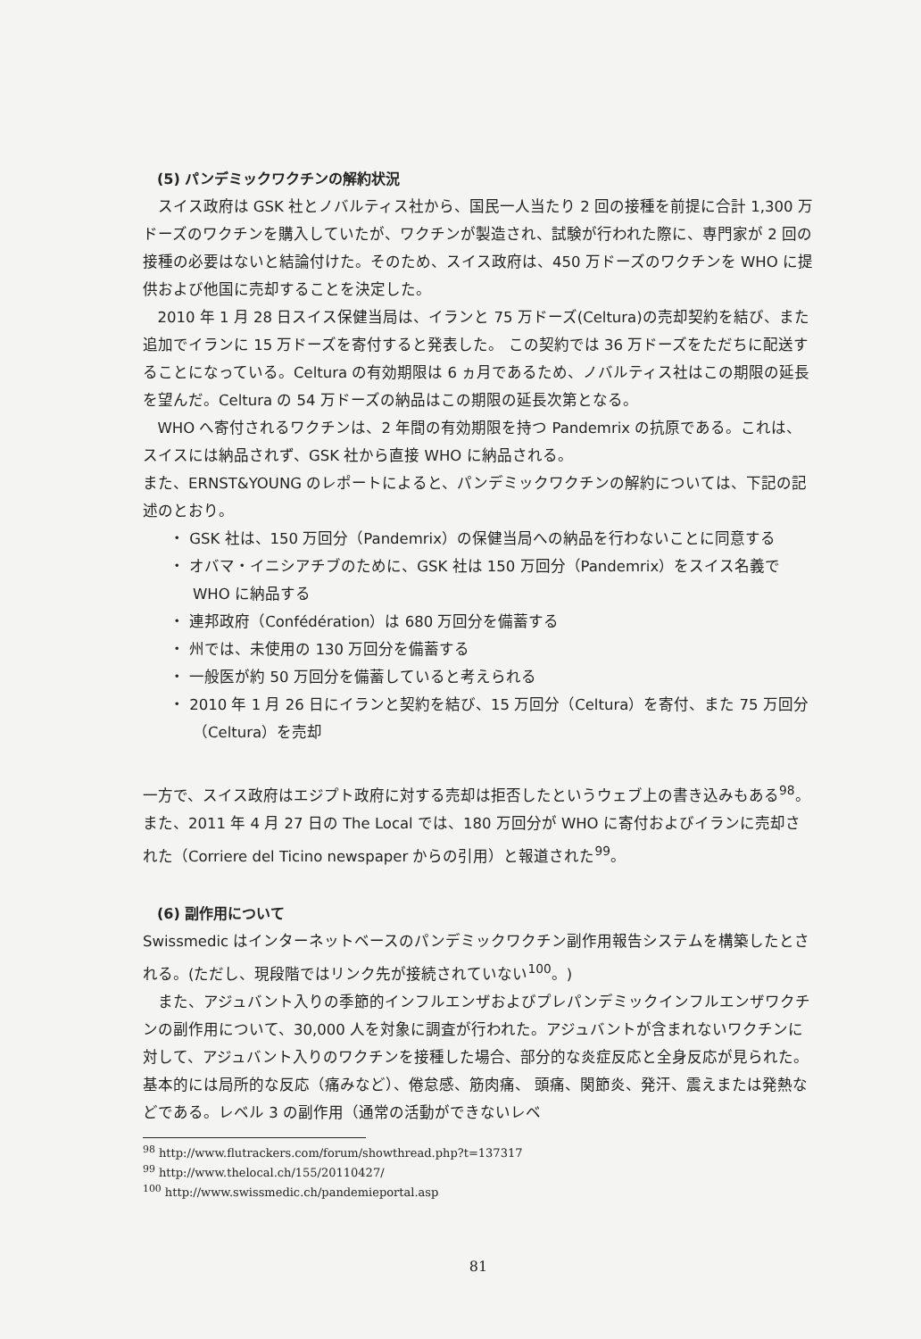(5) パンデミックワクチンの解約状況
スイス政府は GSK 社とノバルティス社から、国民一人当たり 2 回の接種を前提に合計 1,300 万ドーズのワクチンを購入していたが、ワクチンが製造され、試験が行われた際に、専門家が 2 回の接種の必要はないと結論付けた。そのため、スイス政府は、450 万ドーズのワクチンを WHO に提供および他国に売却することを決定した。
2010 年 1 月 28 日スイス保健当局は、イランと 75 万ドーズ(Celtura)の売却契約を結び、また追加でイランに 15 万ドーズを寄付すると発表した。 この契約では 36 万ドーズをただちに配送することになっている。Celtura の有効期限は 6 ヵ月であるため、ノバルティス社はこの期限の延長を望んだ。Celtura の 54 万ドーズの納品はこの期限の延長次第となる。
WHO へ寄付されるワクチンは、2 年間の有効期限を持つ Pandemrix の抗原である。これは、スイスには納品されず、GSK 社から直接 WHO に納品される。
また、ERNST&YOUNG のレポートによると、パンデミックワクチンの解約については、下記の記述のとおり。
・ GSK 社は、150 万回分（Pandemrix）の保健当局への納品を行わないことに同意する
・ オバマ・イニシアチブのために、GSK 社は 150 万回分（Pandemrix）をスイス名義で WHO に納品する
・ 連邦政府（Confédération）は 680 万回分を備蓄する
・ 州では、未使用の 130 万回分を備蓄する
・ 一般医が約 50 万回分を備蓄していると考えられる
・ 2010 年 1 月 26 日にイランと契約を結び、15 万回分（Celtura）を寄付、また 75 万回分（Celtura）を売却
一方で、スイス政府はエジプト政府に対する売却は拒否したというウェブ上の書き込みもある<sup>98</sup>。また、2011 年 4 月 27 日の The Local では、180 万回分が WHO に寄付およびイランに売却された（Corriere del Ticino newspaper からの引用）と報道された<sup>99</sup>。
(6) 副作用について
Swissmedic はインターネットベースのパンデミックワクチン副作用報告システムを構築したとされる。(ただし、現段階ではリンク先が接続されていない<sup>100</sup>。)
また、アジュバント入りの季節的インフルエンザおよびプレパンデミックインフルエンザワクチンの副作用について、30,000 人を対象に調査が行われた。アジュバントが含まれないワクチンに対して、アジュバント入りのワクチンを接種した場合、部分的な炎症反応と全身反応が見られた。基本的には局所的な反応（痛みなど）、倦怠感、筋肉痛、 頭痛、関節炎、発汗、震えまたは発熱などである。レベル 3 の副作用（通常の活動ができないレベ
<sup>98</sup> http://www.flutrackers.com/forum/showthread.php?t=137317
<sup>99</sup> http://www.thelocal.ch/155/20110427/
<sup>100</sup> http://www.swissmedic.ch/pandemieportal.asp
81